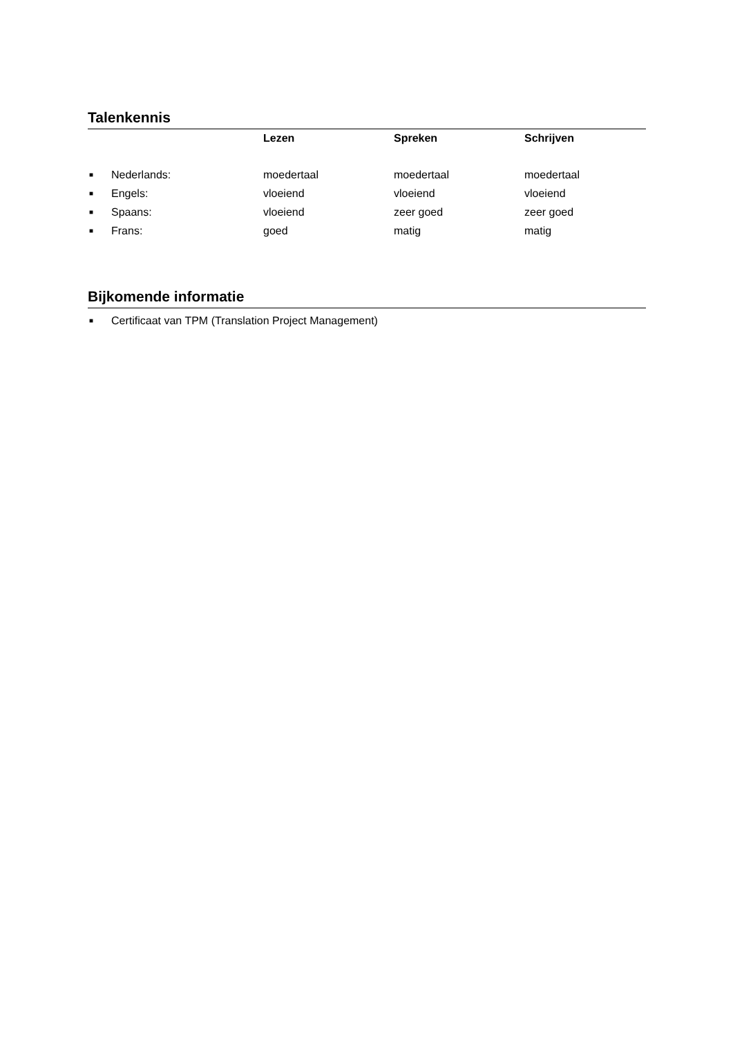Talenkennis
| | | Lezen | Spreken | Schrijven |
| --- | --- | --- | --- | --- |
| ■ | Nederlands: | moedertaal | moedertaal | moedertaal |
| ■ | Engels: | vloeiend | vloeiend | vloeiend |
| ■ | Spaans: | vloeiend | zeer goed | zeer goed |
| ■ | Frans: | goed | matig | matig |
Bijkomende informatie
| ■ | Certificaat van TPM (Translation Project Management) |